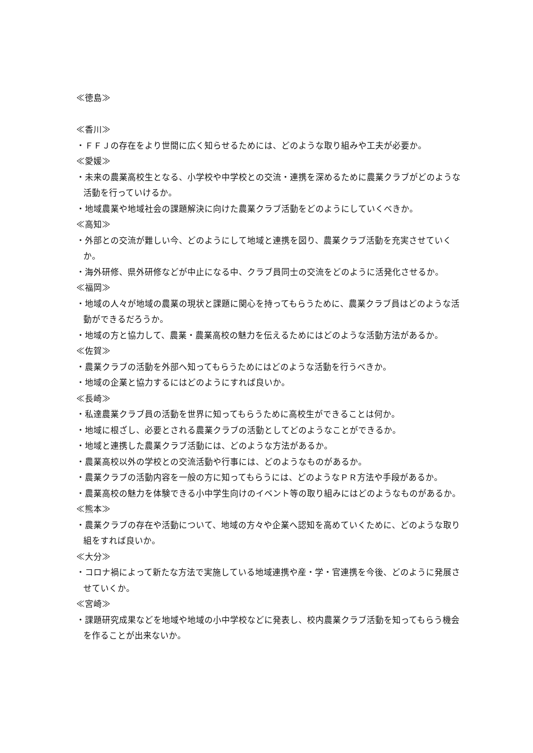≪徳島≫
≪香川≫
・ＦＦＪの存在をより世間に広く知らせるためには、どのような取り組みや工夫が必要か。
≪愛媛≫
・未来の農業高校生となる、小学校や中学校との交流・連携を深めるために農業クラブがどのような活動を行っていけるか。
・地域農業や地域社会の課題解決に向けた農業クラブ活動をどのようにしていくべきか。
≪高知≫
・外部との交流が難しい今、どのようにして地域と連携を図り、農業クラブ活動を充実させていくか。
・海外研修、県外研修などが中止になる中、クラブ員同士の交流をどのように活発化させるか。
≪福岡≫
・地域の人々が地域の農業の現状と課題に関心を持ってもらうために、農業クラブ員はどのような活動ができるだろうか。
・地域の方と協力して、農業・農業高校の魅力を伝えるためにはどのような活動方法があるか。
≪佐賀≫
・農業クラブの活動を外部へ知ってもらうためにはどのような活動を行うべきか。
・地域の企業と協力するにはどのようにすれば良いか。
≪長崎≫
・私達農業クラブ員の活動を世界に知ってもらうために高校生ができることは何か。
・地域に根ざし、必要とされる農業クラブの活動としてどのようなことができるか。
・地域と連携した農業クラブ活動には、どのような方法があるか。
・農業高校以外の学校との交流活動や行事には、どのようなものがあるか。
・農業クラブの活動内容を一般の方に知ってもらうには、どのようなＰＲ方法や手段があるか。
・農業高校の魅力を体験できる小中学生向けのイベント等の取り組みにはどのようなものがあるか。
≪熊本≫
・農業クラブの存在や活動について、地域の方々や企業へ認知を高めていくために、どのような取り組をすれば良いか。
≪大分≫
・コロナ禍によって新たな方法で実施している地域連携や産・学・官連携を今後、どのように発展させていくか。
≪宮崎≫
・課題研究成果などを地域や地域の小中学校などに発表し、校内農業クラブ活動を知ってもらう機会を作ることが出来ないか。